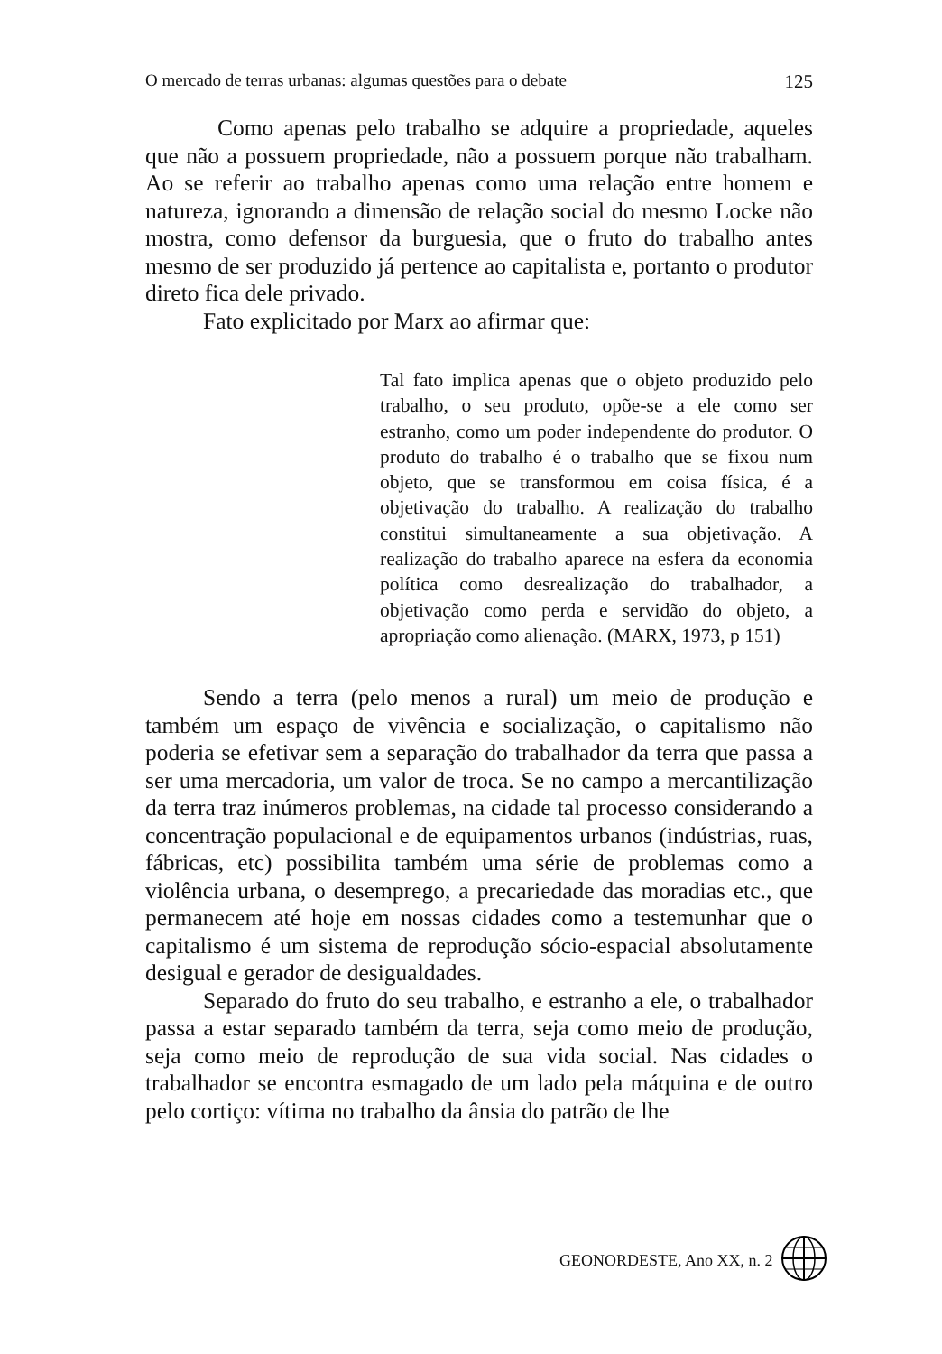O mercado de terras urbanas: algumas questões para o debate 125
Como apenas pelo trabalho se adquire a propriedade, aqueles que não a possuem propriedade, não a possuem porque não trabalham. Ao se referir ao trabalho apenas como uma relação entre homem e natureza, ignorando a dimensão de relação social do mesmo Locke não mostra, como defensor da burguesia, que o fruto do trabalho antes mesmo de ser produzido já pertence ao capitalista e, portanto o produtor direto fica dele privado.
Fato explicitado por Marx ao afirmar que:
Tal fato implica apenas que o objeto produzido pelo trabalho, o seu produto, opõe-se a ele como ser estranho, como um poder independente do produtor. O produto do trabalho é o trabalho que se fixou num objeto, que se transformou em coisa física, é a objetivação do trabalho. A realização do trabalho constitui simultaneamente a sua objetivação. A realização do trabalho aparece na esfera da economia política como desrealização do trabalhador, a objetivação como perda e servidão do objeto, a apropriação como alienação. (MARX, 1973, p 151)
Sendo a terra (pelo menos a rural) um meio de produção e também um espaço de vivência e socialização, o capitalismo não poderia se efetivar sem a separação do trabalhador da terra que passa a ser uma mercadoria, um valor de troca. Se no campo a mercantilização da terra traz inúmeros problemas, na cidade tal processo considerando a concentração populacional e de equipamentos urbanos (indústrias, ruas, fábricas, etc) possibilita também uma série de problemas como a violência urbana, o desemprego, a precariedade das moradias etc., que permanecem até hoje em nossas cidades como a testemunhar que o capitalismo é um sistema de reprodução sócio-espacial absolutamente desigual e gerador de desigualdades.
Separado do fruto do seu trabalho, e estranho a ele, o trabalhador passa a estar separado também da terra, seja como meio de produção, seja como meio de reprodução de sua vida social. Nas cidades o trabalhador se encontra esmagado de um lado pela máquina e de outro pelo cortiço: vítima no trabalho da ânsia do patrão de lhe
GEONORDESTE, Ano XX, n. 2